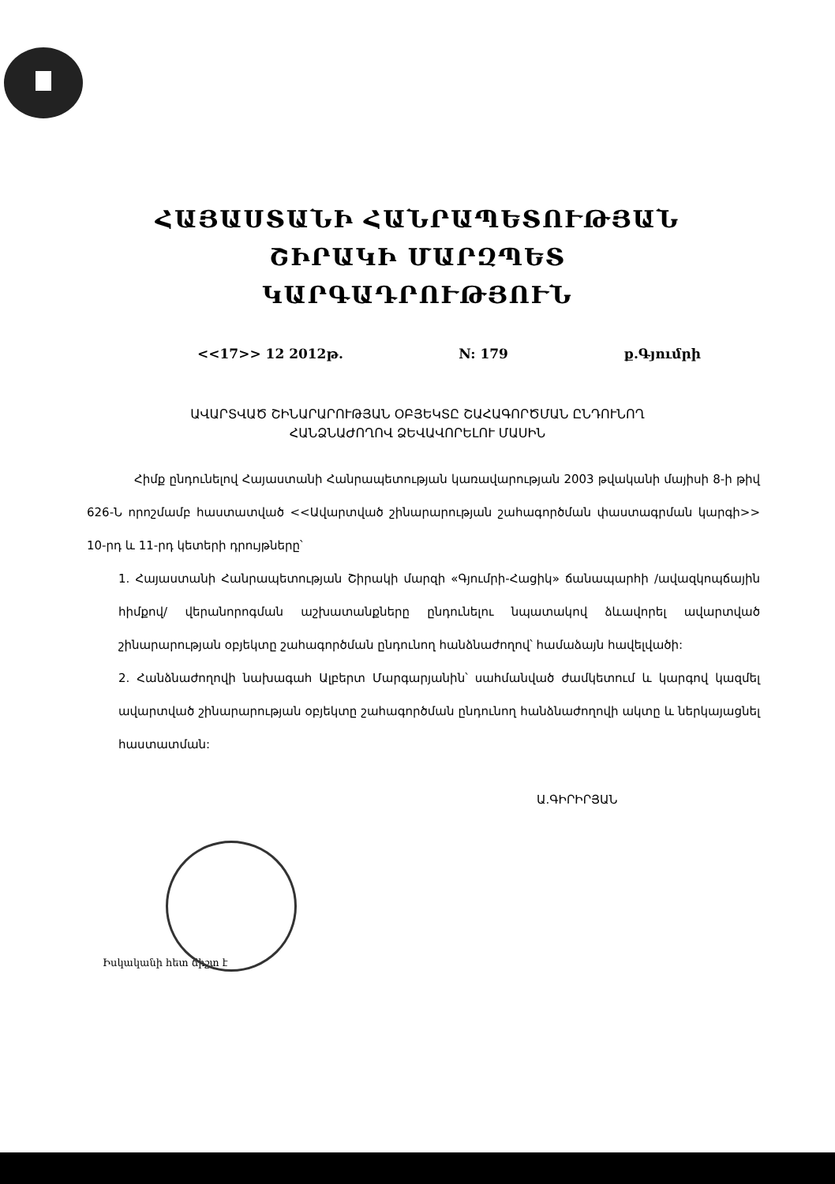ՀԱՅԱՍՏԱՆԻ ՀԱՆՐԱՊԵՏՈՒԹՅԱՆ
ՇԻՐԱԿԻ ՄԱՐԶՊԵՏ
ԿԱՐԳԱԴՐՈՒԹՅՈՒՆ
<<17>> 12 2012թ. N: 179 ք.Գյումրի
ԱՎԱՐՏՎԱԾ ՇԻՆԱՐԱՐՈՒԹՅԱՆ ՕԲՅԵԿՏԸ ՇԱՀԱԳՈՐԾՄԱՆ ԸՆԴՈՒՆՈՂ
ՀԱՆՁՆԱԺՈՂՈՎ ՁԵՎԱՎՈՐԵԼՈՒ ՄԱՍԻՆ
Հիմք ընդունելով Հայաստանի Հանրապետության կառավարության 2003 թվականի մայիսի 8-ի թիվ 626-Ն որոշմամբ հաստատված <<Ավարտված շինարարության շահագործման փաստագրման կարգի>> 10-րդ և 11-րդ կետերի դրույթները՝
1. Հայաստանի Հանրապետության Շիրակի մարզի «Գյումրի-Հացիկ» ճանապարհի /ավազկոպճային հիմքով/ վերանորոգման աշխատանքները ընդունելու նպատակով ձևավորել ավարտված շինարարության օբյեկտը շահագործման ընդունող հանձնաժողով՝ համաձայն հավելվածի:
2. Հանձնաժողովի նախագահ Ալբերտ Մարգարյանին՝ սահմանված ժամկետում և կարգով կազմել ավարտված շինարարության օբյեկտը շահագործման ընդունող հանձնաժողովի ակտը և ներկայացնել հաստատման:
Ա.ԳԻՐԻՐՅԱՆ
Իսկականի հետ ճիշտ է